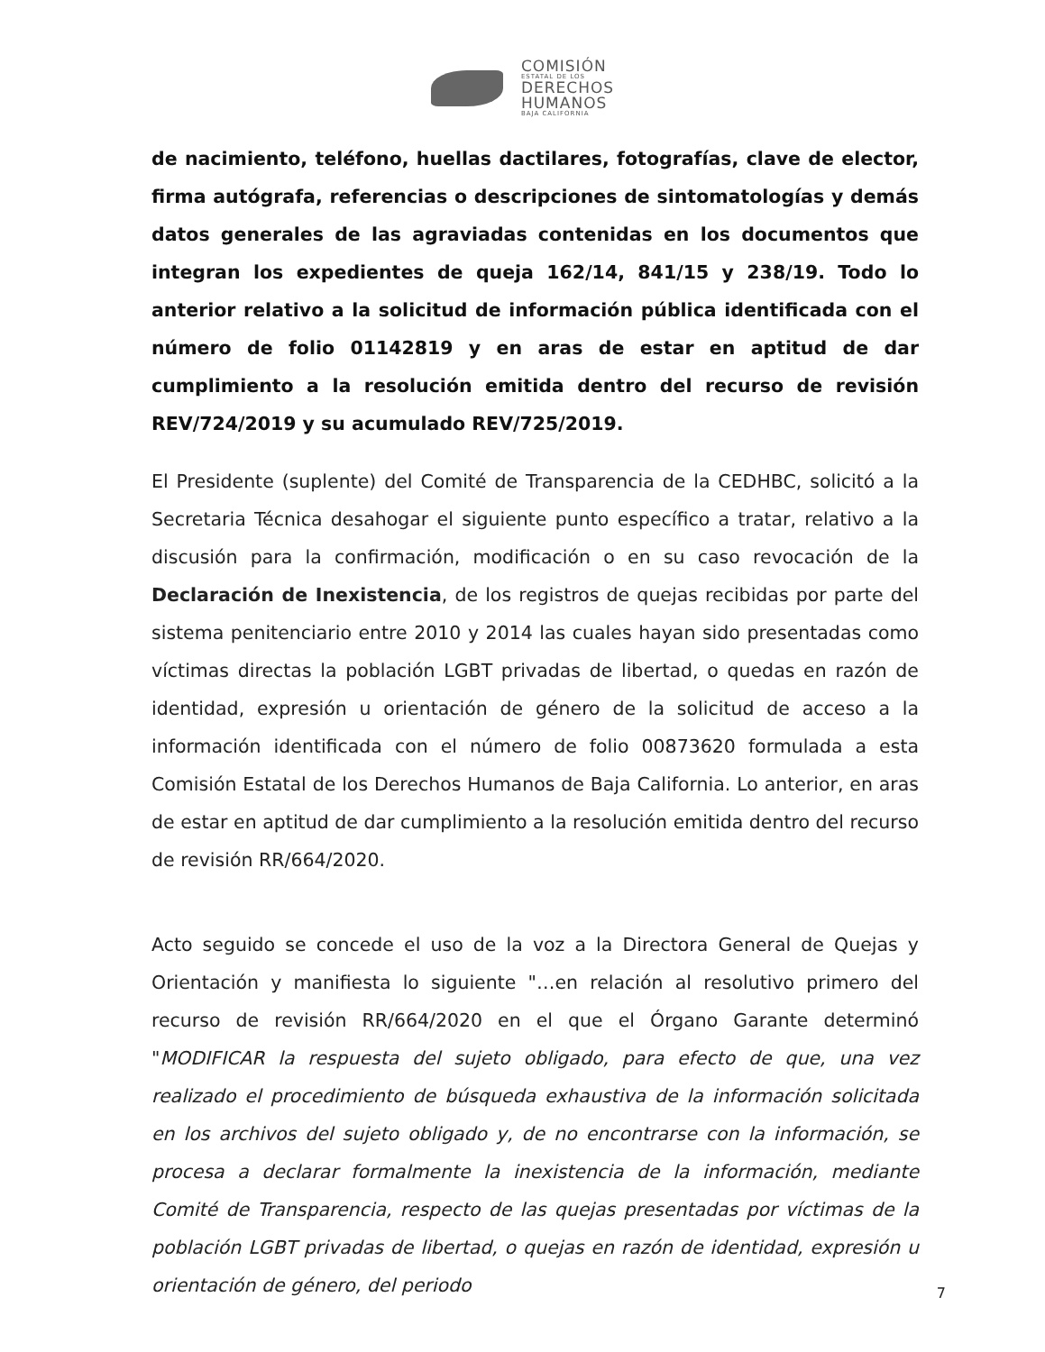COMISIÓN
ESTATAL DE LOS
DERECHOS
HUMANOS
BAJA CALIFORNIA
de nacimiento, teléfono, huellas dactilares, fotografías, clave de elector, firma autógrafa, referencias o descripciones de sintomatologías y demás datos generales de las agraviadas contenidas en los documentos que integran los expedientes de queja 162/14, 841/15 y 238/19. Todo lo anterior relativo a la solicitud de información pública identificada con el número de folio 01142819 y en aras de estar en aptitud de dar cumplimiento a la resolución emitida dentro del recurso de revisión REV/724/2019 y su acumulado REV/725/2019.
El Presidente (suplente) del Comité de Transparencia de la CEDHBC, solicitó a la Secretaria Técnica desahogar el siguiente punto específico a tratar, relativo a la discusión para la confirmación, modificación o en su caso revocación de la Declaración de Inexistencia, de los registros de quejas recibidas por parte del sistema penitenciario entre 2010 y 2014 las cuales hayan sido presentadas como víctimas directas la población LGBT privadas de libertad, o quedas en razón de identidad, expresión u orientación de género de la solicitud de acceso a la información identificada con el número de folio 00873620 formulada a esta Comisión Estatal de los Derechos Humanos de Baja California. Lo anterior, en aras de estar en aptitud de dar cumplimiento a la resolución emitida dentro del recurso de revisión RR/664/2020.
Acto seguido se concede el uso de la voz a la Directora General de Quejas y Orientación y manifiesta lo siguiente "…en relación al resolutivo primero del recurso de revisión RR/664/2020 en el que el Órgano Garante determinó "MODIFICAR la respuesta del sujeto obligado, para efecto de que, una vez realizado el procedimiento de búsqueda exhaustiva de la información solicitada en los archivos del sujeto obligado y, de no encontrarse con la información, se procesa a declarar formalmente la inexistencia de la información, mediante Comité de Transparencia, respecto de las quejas presentadas por víctimas de la población LGBT privadas de libertad, o quejas en razón de identidad, expresión u orientación de género, del periodo
7